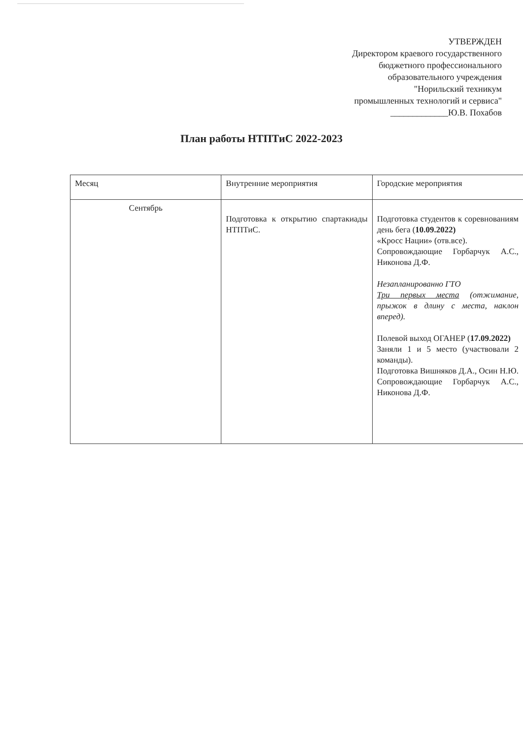УТВЕРЖДЕН
Директором краевого государственного
бюджетного профессионального
образовательного учреждения
"Норильский техникум
промышленных технологий и сервиса"
_____________Ю.В. Похабов
План работы НТПТиС 2022-2023
| Месяц | Внутренние мероприятия | Городские мероприятия |
| Сентябрь | Подготовка к открытию спартакиады НТПТиС. | Подготовка студентов к соревнованиям день бега ( 10.09.2022) «Кросс Нации» (отв.все). Сопровождающие Горбарчук А.С., Никонова Д.Ф. Незапланированно ГТО Три первых места (отжимание, прыжок в длину с места, наклон вперед). Полевой выход ОГАНЕР ( 17.09.2022) Заняли 1 и 5 место (участвовали 2 команды). Подготовка Вишняков Д.А., Осин Н.Ю. Сопровождающие Горбарчук А.С., Никонова Д.Ф. |